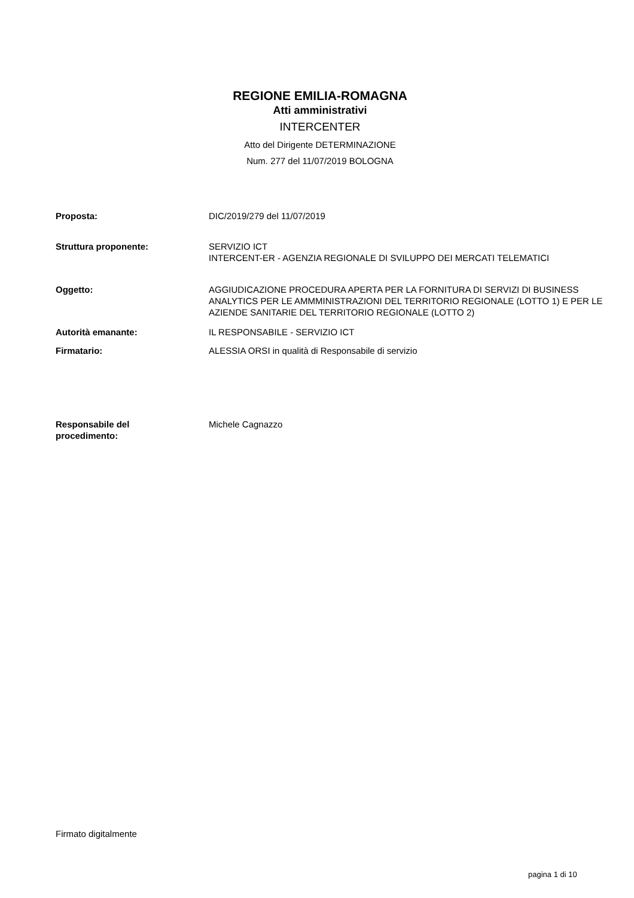REGIONE EMILIA-ROMAGNA
Atti amministrativi
INTERCENTER
Atto del Dirigente DETERMINAZIONE
Num. 277 del 11/07/2019 BOLOGNA
Proposta: DIC/2019/279 del 11/07/2019
Struttura proponente: SERVIZIO ICT
INTERCENT-ER - AGENZIA REGIONALE DI SVILUPPO DEI MERCATI TELEMATICI
Oggetto: AGGIUDICAZIONE PROCEDURA APERTA PER LA FORNITURA DI SERVIZI DI BUSINESS ANALYTICS PER LE AMMMINISTRAZIONI DEL TERRITORIO REGIONALE (LOTTO 1) E PER LE AZIENDE SANITARIE DEL TERRITORIO REGIONALE (LOTTO 2)
Autorità emanante: IL RESPONSABILE - SERVIZIO ICT
Firmatario: ALESSIA ORSI in qualità di Responsabile di servizio
Responsabile del
procedimento:
Michele Cagnazzo
Firmato digitalmente
pagina 1 di 10